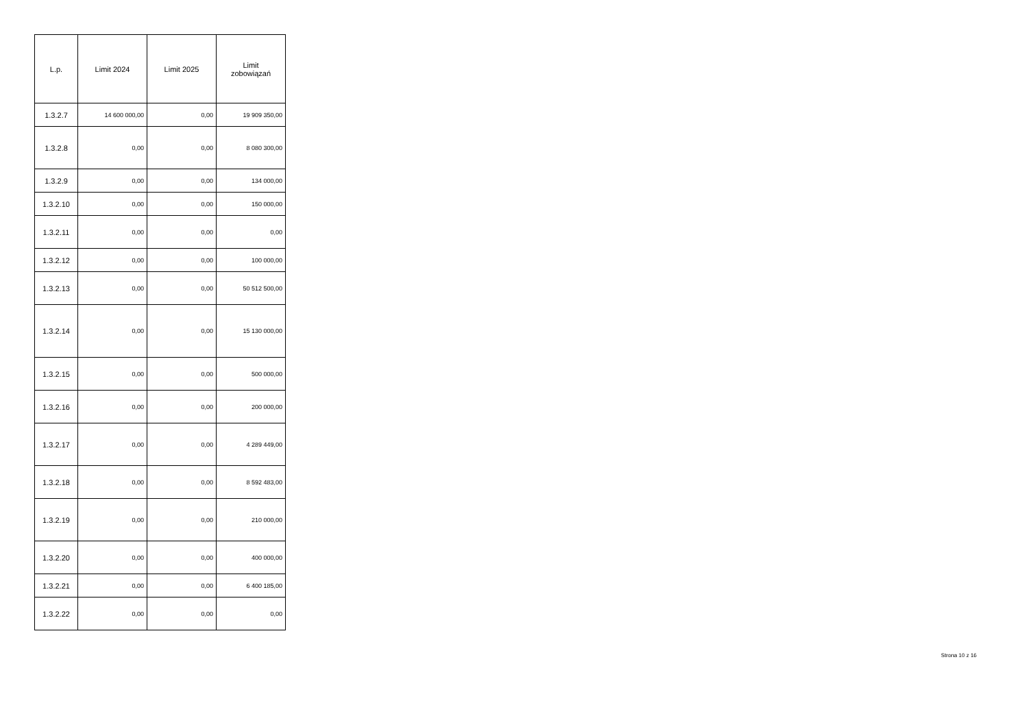| L.p. | Limit 2024 | Limit 2025 | Limit zobowiązań |
| --- | --- | --- | --- |
| 1.3.2.7 | 14 600 000,00 | 0,00 | 19 909 350,00 |
| 1.3.2.8 | 0,00 | 0,00 | 8 080 300,00 |
| 1.3.2.9 | 0,00 | 0,00 | 134 000,00 |
| 1.3.2.10 | 0,00 | 0,00 | 150 000,00 |
| 1.3.2.11 | 0,00 | 0,00 | 0,00 |
| 1.3.2.12 | 0,00 | 0,00 | 100 000,00 |
| 1.3.2.13 | 0,00 | 0,00 | 50 512 500,00 |
| 1.3.2.14 | 0,00 | 0,00 | 15 130 000,00 |
| 1.3.2.15 | 0,00 | 0,00 | 500 000,00 |
| 1.3.2.16 | 0,00 | 0,00 | 200 000,00 |
| 1.3.2.17 | 0,00 | 0,00 | 4 289 449,00 |
| 1.3.2.18 | 0,00 | 0,00 | 8 592 483,00 |
| 1.3.2.19 | 0,00 | 0,00 | 210 000,00 |
| 1.3.2.20 | 0,00 | 0,00 | 400 000,00 |
| 1.3.2.21 | 0,00 | 0,00 | 6 400 185,00 |
| 1.3.2.22 | 0,00 | 0,00 | 0,00 |
Strona 10 z 16